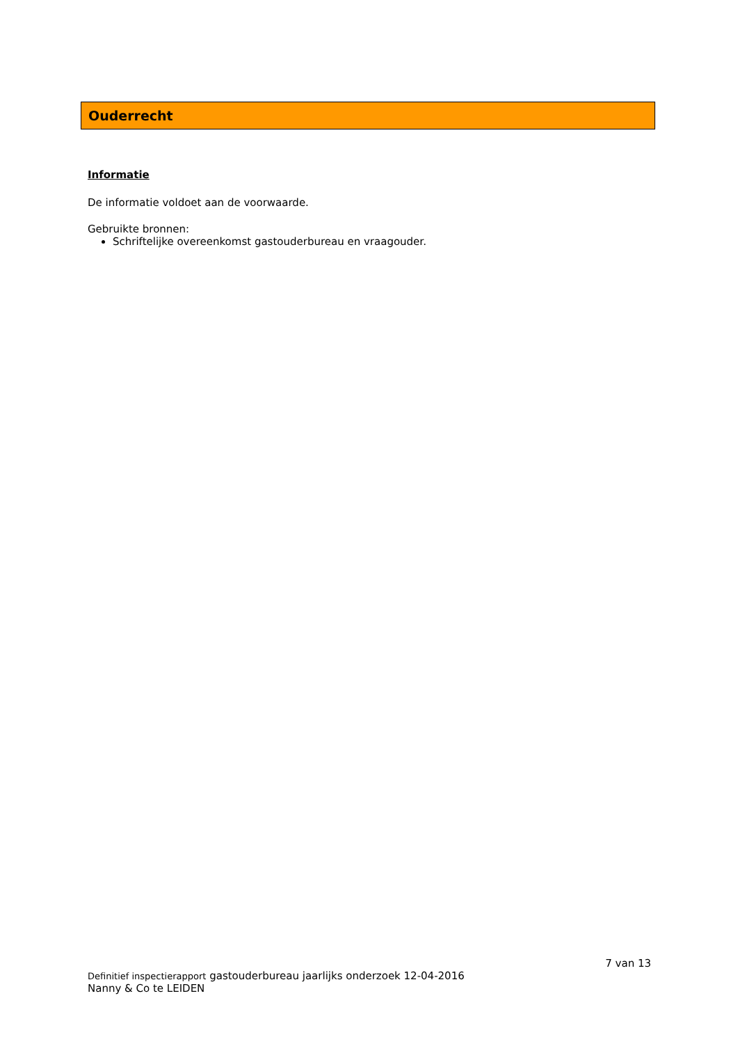Ouderrecht
Informatie
De informatie voldoet aan de voorwaarde.
Gebruikte bronnen:
Schriftelijke overeenkomst gastouderbureau en vraagouder.
7 van 13
Definitief inspectierapport gastouderbureau jaarlijks onderzoek 12-04-2016
Nanny & Co te LEIDEN